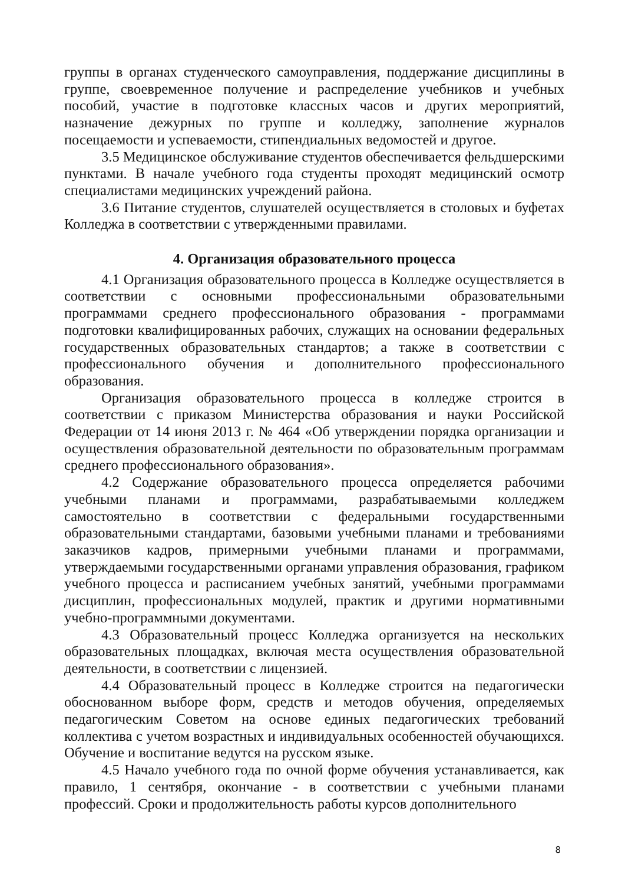группы в органах студенческого самоуправления, поддержание дисциплины в группе, своевременное получение и распределение учебников и учебных пособий, участие в подготовке классных часов и других мероприятий, назначение дежурных по группе и колледжу, заполнение журналов посещаемости и успеваемости, стипендиальных ведомостей и другое.
3.5 Медицинское обслуживание студентов обеспечивается фельдшерскими пунктами. В начале учебного года студенты проходят медицинский осмотр специалистами медицинских учреждений района.
3.6 Питание студентов, слушателей осуществляется в столовых и буфетах Колледжа в соответствии с утвержденными правилами.
4. Организация образовательного процесса
4.1 Организация образовательного процесса в Колледже осуществляется в соответствии с основными профессиональными образовательными программами среднего профессионального образования - программами подготовки квалифицированных рабочих, служащих на основании федеральных государственных образовательных стандартов; а также в соответствии с профессионального обучения и дополнительного профессионального образования.
Организация образовательного процесса в колледже строится в соответствии с приказом Министерства образования и науки Российской Федерации от 14 июня 2013 г. № 464 «Об утверждении порядка организации и осуществления образовательной деятельности по образовательным программам среднего профессионального образования».
4.2 Содержание образовательного процесса определяется рабочими учебными планами и программами, разрабатываемыми колледжем самостоятельно в соответствии с федеральными государственными образовательными стандартами, базовыми учебными планами и требованиями заказчиков кадров, примерными учебными планами и программами, утверждаемыми государственными органами управления образования, графиком учебного процесса и расписанием учебных занятий, учебными программами дисциплин, профессиональных модулей, практик и другими нормативными учебно-программными документами.
4.3 Образовательный процесс Колледжа организуется на нескольких образовательных площадках, включая места осуществления образовательной деятельности, в соответствии с лицензией.
4.4 Образовательный процесс в Колледже строится на педагогически обоснованном выборе форм, средств и методов обучения, определяемых педагогическим Советом на основе единых педагогических требований коллектива с учетом возрастных и индивидуальных особенностей обучающихся. Обучение и воспитание ведутся на русском языке.
4.5 Начало учебного года по очной форме обучения устанавливается, как правило, 1 сентября, окончание - в соответствии с учебными планами профессий. Сроки и продолжительность работы курсов дополнительного
8